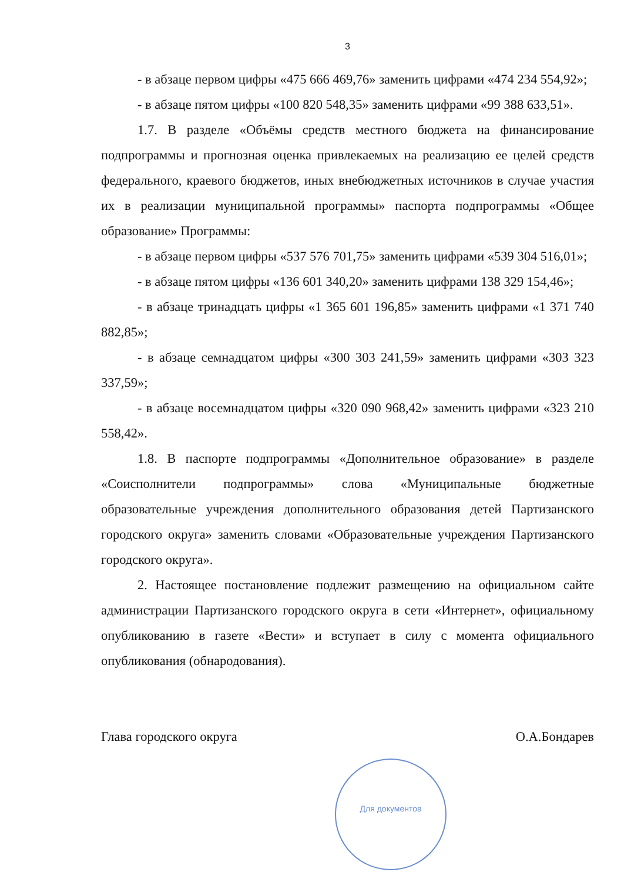3
- в абзаце первом цифры «475 666 469,76» заменить цифрами «474 234 554,92»;
- в абзаце пятом цифры «100 820 548,35» заменить цифрами «99 388 633,51».
1.7. В разделе «Объёмы средств местного бюджета на финансирование подпрограммы и прогнозная оценка привлекаемых на реализацию ее целей средств федерального, краевого бюджетов, иных внебюджетных источников в случае участия их в реализации муниципальной программы» паспорта подпрограммы «Общее образование» Программы:
- в абзаце первом цифры «537 576 701,75» заменить цифрами «539 304 516,01»;
- в абзаце пятом цифры «136 601 340,20» заменить цифрами 138 329 154,46»;
- в абзаце тринадцать цифры «1 365 601 196,85» заменить цифрами «1 371 740 882,85»;
- в абзаце семнадцатом цифры «300 303 241,59» заменить цифрами «303 323 337,59»;
- в абзаце восемнадцатом цифры «320 090 968,42» заменить цифрами «323 210 558,42».
1.8. В паспорте подпрограммы «Дополнительное образование» в разделе «Соисполнители подпрограммы» слова «Муниципальные бюджетные образовательные учреждения дополнительного образования детей Партизанского городского округа» заменить словами «Образовательные учреждения Партизанского городского округа».
2. Настоящее постановление подлежит размещению на официальном сайте администрации Партизанского городского округа в сети «Интернет», официальному опубликованию в газете «Вести» и вступает в силу с момента официального опубликования (обнародования).
Глава городского округа О.А.Бондарев
Для документов